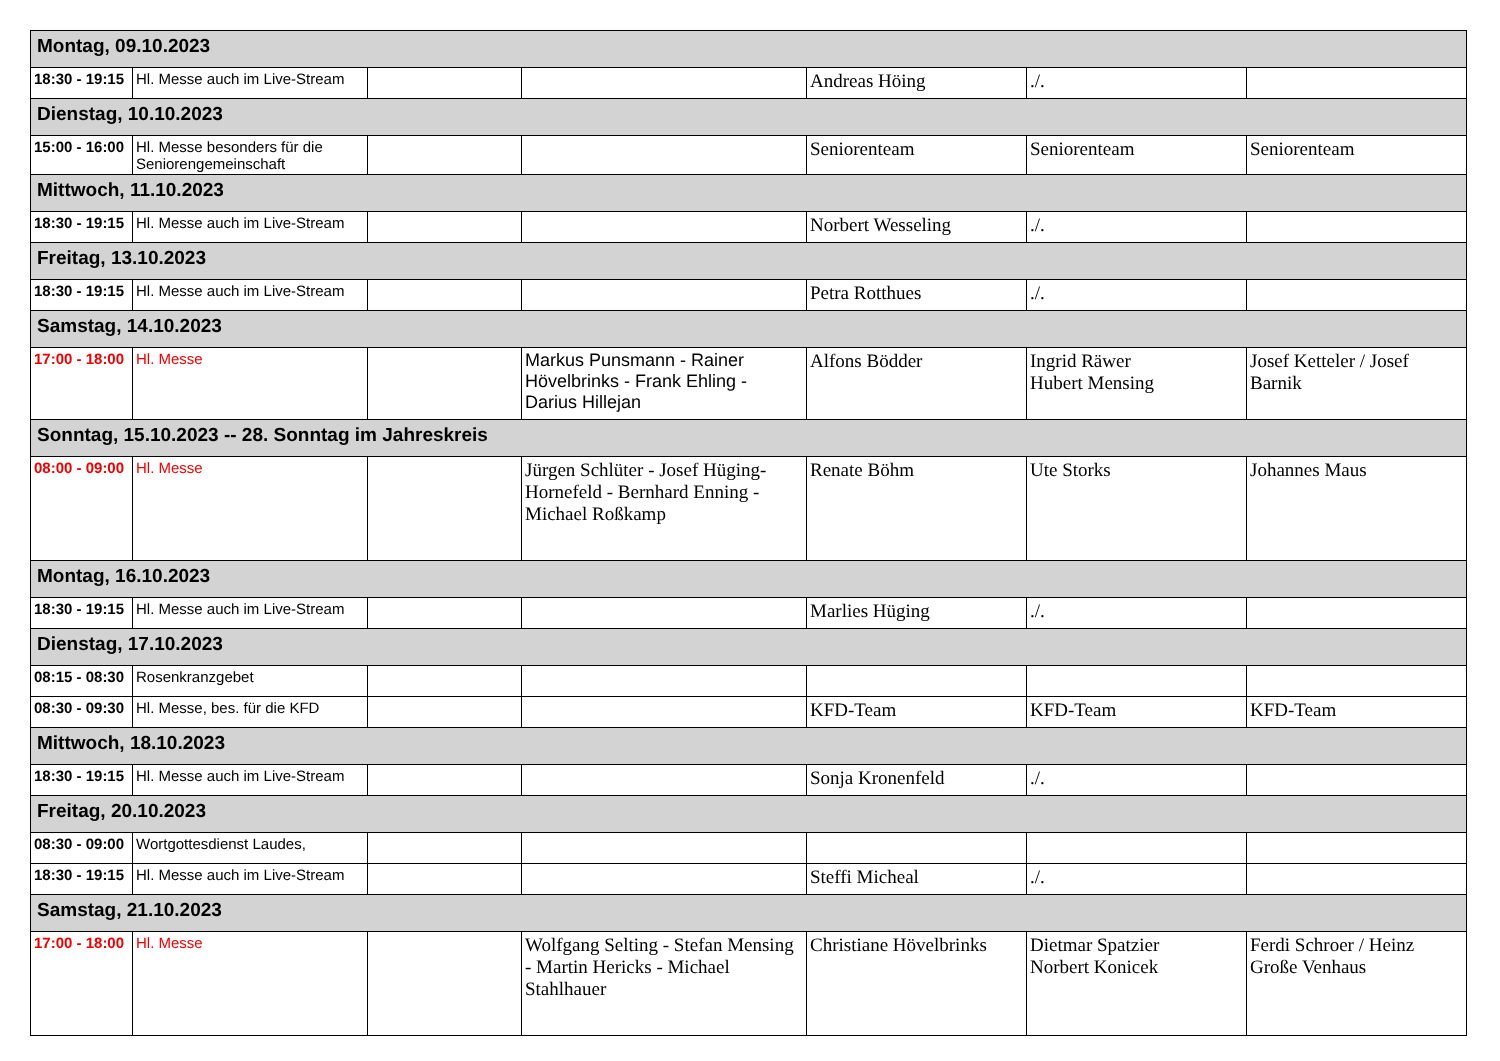| Montag, 09.10.2023 | | | | | | |
| 18:30 - 19:15 | Hl. Messe auch im Live-Stream | | | Andreas Höing | ./. | |
| Dienstag, 10.10.2023 | | | | | | |
| 15:00 - 16:00 | Hl. Messe besonders für die Seniorengemeinschaft | | | Seniorenteam | Seniorenteam | Seniorenteam |
| Mittwoch, 11.10.2023 | | | | | | |
| 18:30 - 19:15 | Hl. Messe auch im Live-Stream | | | Norbert Wesseling | ./. | |
| Freitag, 13.10.2023 | | | | | | |
| 18:30 - 19:15 | Hl. Messe auch im Live-Stream | | | Petra Rotthues | ./. | |
| Samstag, 14.10.2023 | | | | | | |
| 17:00 - 18:00 | Hl. Messe | | Markus Punsmann - Rainer Hövelbrinks - Frank Ehling - Darius Hillejan | Alfons Bödder | Ingrid Räwer Hubert Mensing | Josef Ketteler / Josef Barnik |
| Sonntag, 15.10.2023 -- 28. Sonntag im Jahreskreis | | | | | | |
| 08:00 - 09:00 | Hl. Messe | | Jürgen Schlüter - Josef Hüging-Hornefeld - Bernhard Enning - Michael Roßkamp | Renate Böhm | Ute Storks | Johannes Maus |
| Montag, 16.10.2023 | | | | | | |
| 18:30 - 19:15 | Hl. Messe auch im Live-Stream | | | Marlies Hüging | ./. | |
| Dienstag, 17.10.2023 | | | | | | |
| 08:15 - 08:30 | Rosenkranzgebet | | | | | |
| 08:30 - 09:30 | Hl. Messe, bes. für die KFD | | | KFD-Team | KFD-Team | KFD-Team |
| Mittwoch, 18.10.2023 | | | | | | |
| 18:30 - 19:15 | Hl. Messe auch im Live-Stream | | | Sonja Kronenfeld | ./. | |
| Freitag, 20.10.2023 | | | | | | |
| 08:30 - 09:00 | Wortgottesdienst Laudes, | | | | | |
| 18:30 - 19:15 | Hl. Messe auch im Live-Stream | | | Steffi Micheal | ./. | |
| Samstag, 21.10.2023 | | | | | | |
| 17:00 - 18:00 | Hl. Messe | | Wolfgang Selting - Stefan Mensing - Martin Hericks - Michael Stahlhauer | Christiane Hövelbrinks | Dietmar Spatzier Norbert Konicek | Ferdi Schroer / Heinz Große Venhaus |